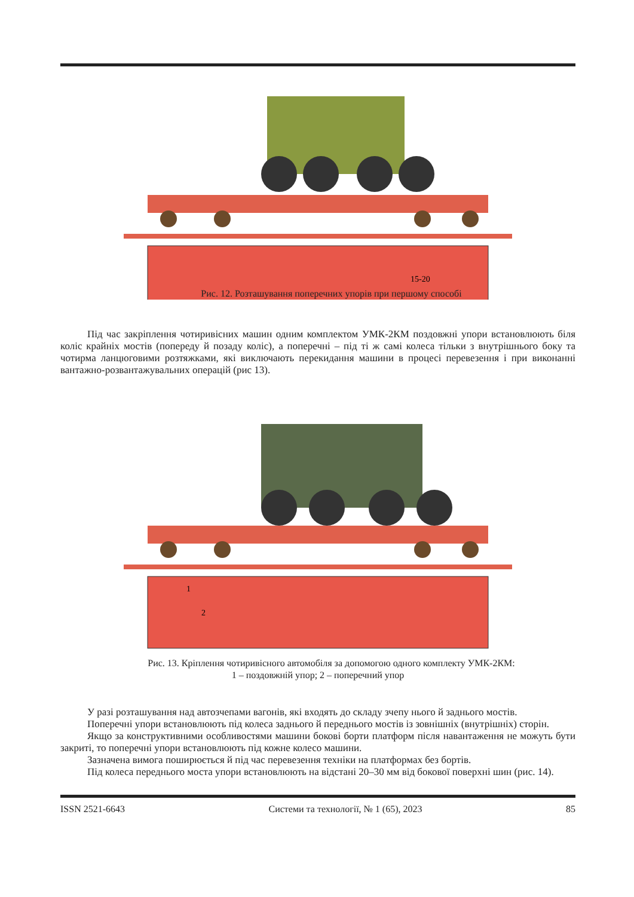15-20
Рис. 12. Розташування поперечних упорів при першому способі
Під час закріплення чотиривісних машин одним комплектом УМК-2КМ поздовжні упори встановлюють біля коліс крайніх мостів (попереду й позаду коліс), а поперечні – під ті ж самі колеса тільки з внутрішнього боку та чотирма ланцюговими розтяжками, які виключають перекидання машини в процесі перевезення і при виконанні вантажно-розвантажувальних операцій (рис 13).
1
2
Рис. 13. Кріплення чотиривісного автомобіля за допомогою одного комплекту УМК-2КМ:
1 – поздовжній упор; 2 – поперечний упор
У разі розташування над автозчепами вагонів, які входять до складу зчепу нього й заднього мостів.
Поперечні упори встановлюють під колеса заднього й переднього мостів із зовнішніх (внутрішніх) сторін.
Якщо за конструктивними особливостями машини бокові борти платформ після навантаження не можуть бути закриті, то поперечні упори встановлюють під кожне колесо машини.
Зазначена вимога поширюється й під час перевезення техніки на платформах без бортів.
Під колеса переднього моста упори встановлюють на відстані 20–30 мм від бокової поверхні шин (рис. 14).
ISSN 2521-6643 Системи та технології, № 1 (65), 2023 85